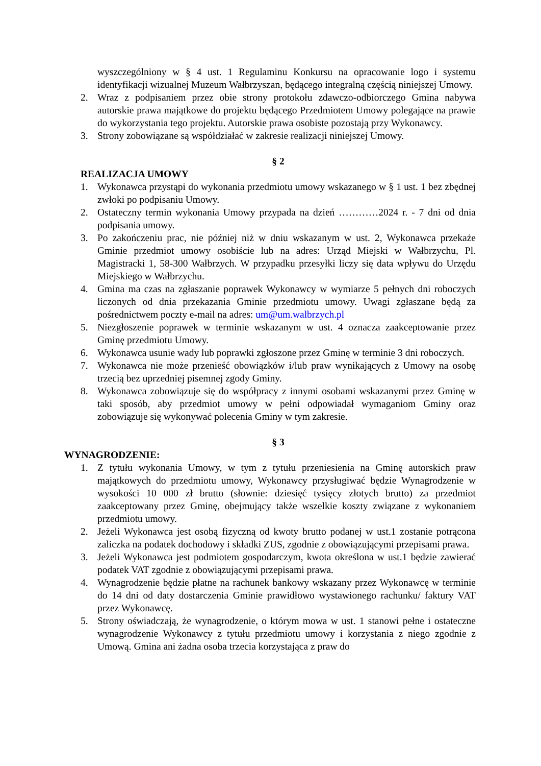wyszczególniony w § 4 ust. 1 Regulaminu Konkursu na opracowanie logo i systemu identyfikacji wizualnej Muzeum Wałbrzyszan, będącego integralną częścią niniejszej Umowy.
2. Wraz z podpisaniem przez obie strony protokołu zdawczo-odbiorczego Gmina nabywa autorskie prawa majątkowe do projektu będącego Przedmiotem Umowy polegające na prawie do wykorzystania tego projektu. Autorskie prawa osobiste pozostają przy Wykonawcy.
3. Strony zobowiązane są współdziałać w zakresie realizacji niniejszej Umowy.
§ 2
REALIZACJA UMOWY
1. Wykonawca przystąpi do wykonania przedmiotu umowy wskazanego w § 1 ust. 1 bez zbędnej zwłoki po podpisaniu Umowy.
2. Ostateczny termin wykonania Umowy przypada na dzień …………2024 r. - 7 dni od dnia podpisania umowy.
3. Po zakończeniu prac, nie później niż w dniu wskazanym w ust. 2, Wykonawca przekaże Gminie przedmiot umowy osobiście lub na adres: Urząd Miejski w Wałbrzychu, Pl. Magistracki 1, 58-300 Wałbrzych. W przypadku przesyłki liczy się data wpływu do Urzędu Miejskiego w Wałbrzychu.
4. Gmina ma czas na zgłaszanie poprawek Wykonawcy w wymiarze 5 pełnych dni roboczych liczonych od dnia przekazania Gminie przedmiotu umowy. Uwagi zgłaszane będą za pośrednictwem poczty e-mail na adres: um@um.walbrzych.pl
5. Niezgłoszenie poprawek w terminie wskazanym w ust. 4 oznacza zaakceptowanie przez Gminę przedmiotu Umowy.
6. Wykonawca usunie wady lub poprawki zgłoszone przez Gminę w terminie 3 dni roboczych.
7. Wykonawca nie może przenieść obowiązków i/lub praw wynikających z Umowy na osobę trzecią bez uprzedniej pisemnej zgody Gminy.
8. Wykonawca zobowiązuje się do współpracy z innymi osobami wskazanymi przez Gminę w taki sposób, aby przedmiot umowy w pełni odpowiadał wymaganiom Gminy oraz zobowiązuje się wykonywać polecenia Gminy w tym zakresie.
§ 3
WYNAGRODZENIE:
1. Z tytułu wykonania Umowy, w tym z tytułu przeniesienia na Gminę autorskich praw majątkowych do przedmiotu umowy, Wykonawcy przysługiwać będzie Wynagrodzenie w wysokości 10 000 zł brutto (słownie: dziesięć tysięcy złotych brutto) za przedmiot zaakceptowany przez Gminę, obejmujący także wszelkie koszty związane z wykonaniem przedmiotu umowy.
2. Jeżeli Wykonawca jest osobą fizyczną od kwoty brutto podanej w ust.1 zostanie potrącona zaliczka na podatek dochodowy i składki ZUS, zgodnie z obowiązującymi przepisami prawa.
3. Jeżeli Wykonawca jest podmiotem gospodarczym, kwota określona w ust.1 będzie zawierać podatek VAT zgodnie z obowiązującymi przepisami prawa.
4. Wynagrodzenie będzie płatne na rachunek bankowy wskazany przez Wykonawcę w terminie do 14 dni od daty dostarczenia Gminie prawidłowo wystawionego rachunku/ faktury VAT przez Wykonawcę.
5. Strony oświadczają, że wynagrodzenie, o którym mowa w ust. 1 stanowi pełne i ostateczne wynagrodzenie Wykonawcy z tytułu przedmiotu umowy i korzystania z niego zgodnie z Umową. Gmina ani żadna osoba trzecia korzystająca z praw do